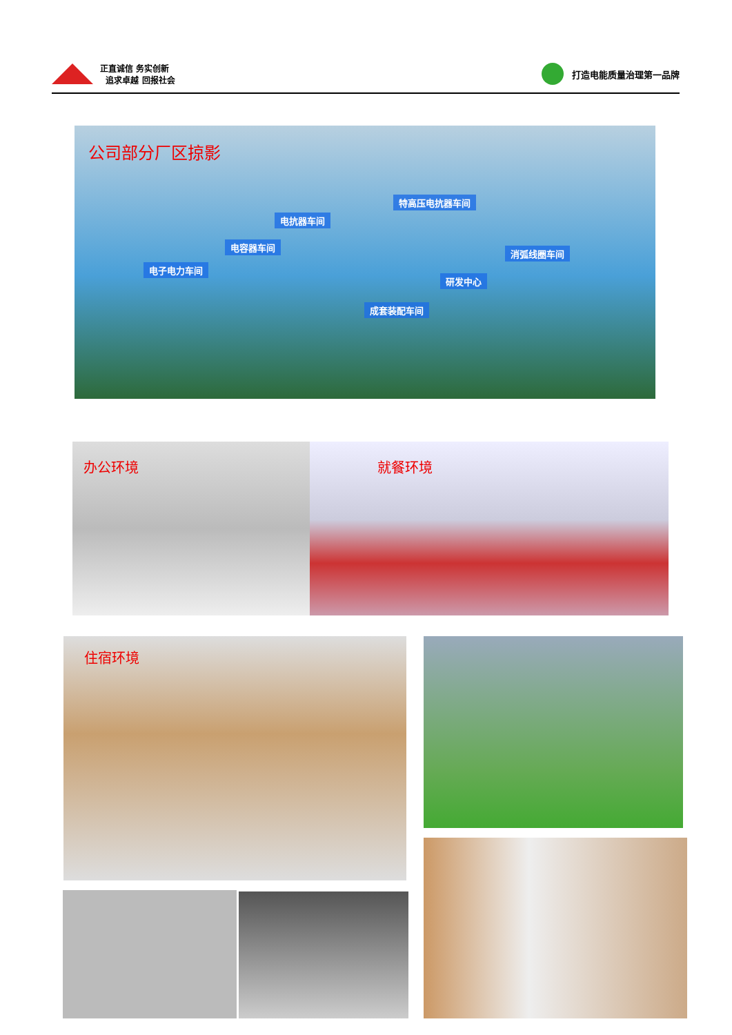正直诚信 务实创新
追求卓越 回报社会
打造电能质量治理第一品牌
公司部分厂区掠影
特高压电抗器车间
电抗器车间
电容器车间
消弧线圈车间
电子电力车间
研发中心
成套装配车间
办公环境 就餐环境
住宿环境